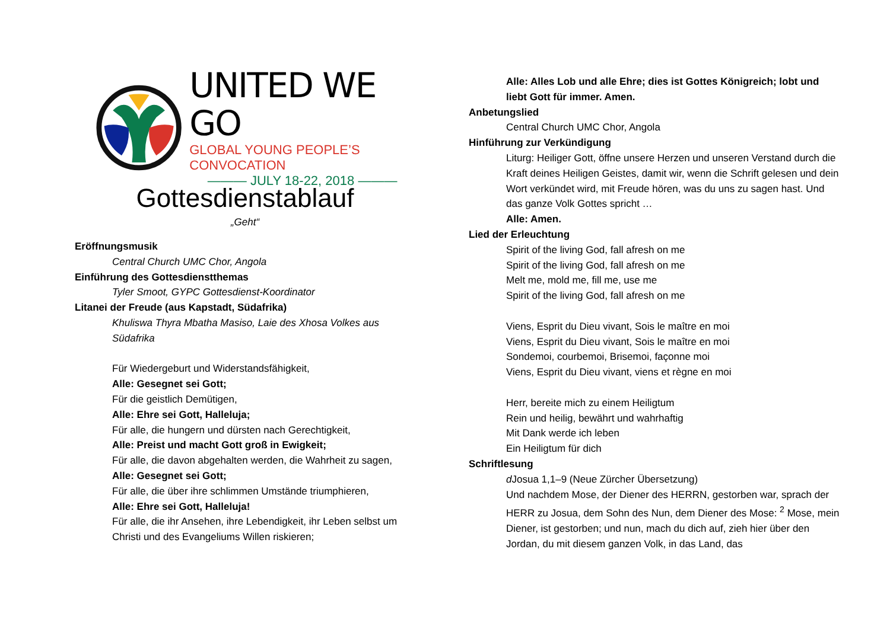UNITED WE GO
GLOBAL YOUNG PEOPLE’S CONVOCATION
——— JULY 18-22, 2018 ———
Gottesdienstablauf
„Geht“
Eröffnungsmusik
Central Church UMC Chor, Angola
Einführung des Gottesdienstthemas
Tyler Smoot, GYPC Gottesdienst-Koordinator
Litanei der Freude (aus Kapstadt, Südafrika)
Khuliswa Thyra Mbatha Masiso, Laie des Xhosa Volkes aus Südafrika
Für Wiedergeburt und Widerstandsfähigkeit,
Alle: Gesegnet sei Gott;
Für die geistlich Demütigen,
Alle: Ehre sei Gott, Halleluja;
Für alle, die hungern und dürsten nach Gerechtigkeit,
Alle: Preist und macht Gott groß in Ewigkeit;
Für alle, die davon abgehalten werden, die Wahrheit zu sagen,
Alle: Gesegnet sei Gott;
Für alle, die über ihre schlimmen Umstände triumphieren,
Alle: Ehre sei Gott, Halleluja!
Für alle, die ihr Ansehen, ihre Lebendigkeit, ihr Leben selbst um Christi und des Evangeliums Willen riskieren;
Alle: Alles Lob und alle Ehre; dies ist Gottes Königreich; lobt und liebt Gott für immer. Amen.
Anbetungslied
Central Church UMC Chor, Angola
Hinführung zur Verkündigung
Liturg: Heiliger Gott, öffne unsere Herzen und unseren Verstand durch die Kraft deines Heiligen Geistes, damit wir, wenn die Schrift gelesen und dein Wort verkündet wird, mit Freude hören, was du uns zu sagen hast. Und das ganze Volk Gottes spricht …
Alle: Amen.
Lied der Erleuchtung
Spirit of the living God, fall afresh on me
Spirit of the living God, fall afresh on me
Melt me, mold me, fill me, use me
Spirit of the living God, fall afresh on me
Viens, Esprit du Dieu vivant, Sois le maître en moi
Viens, Esprit du Dieu vivant, Sois le maître en moi
Sondemoi, courbemoi, Brisemoi, façonne moi
Viens, Esprit du Dieu vivant, viens et règne en moi
Herr, bereite mich zu einem Heiligtum
Rein und heilig, bewährt und wahrhaftig
Mit Dank werde ich leben
Ein Heiligtum für dich
Schriftlesung
d Josua 1,1–9 (Neue Zürcher Übersetzung)
Und nachdem Mose, der Diener des HERRN, gestorben war, sprach der HERR zu Josua, dem Sohn des Nun, dem Diener des Mose: <sup>2</sup> Mose, mein Diener, ist gestorben; und nun, mach du dich auf, zieh hier über den Jordan, du mit diesem ganzen Volk, in das Land, das